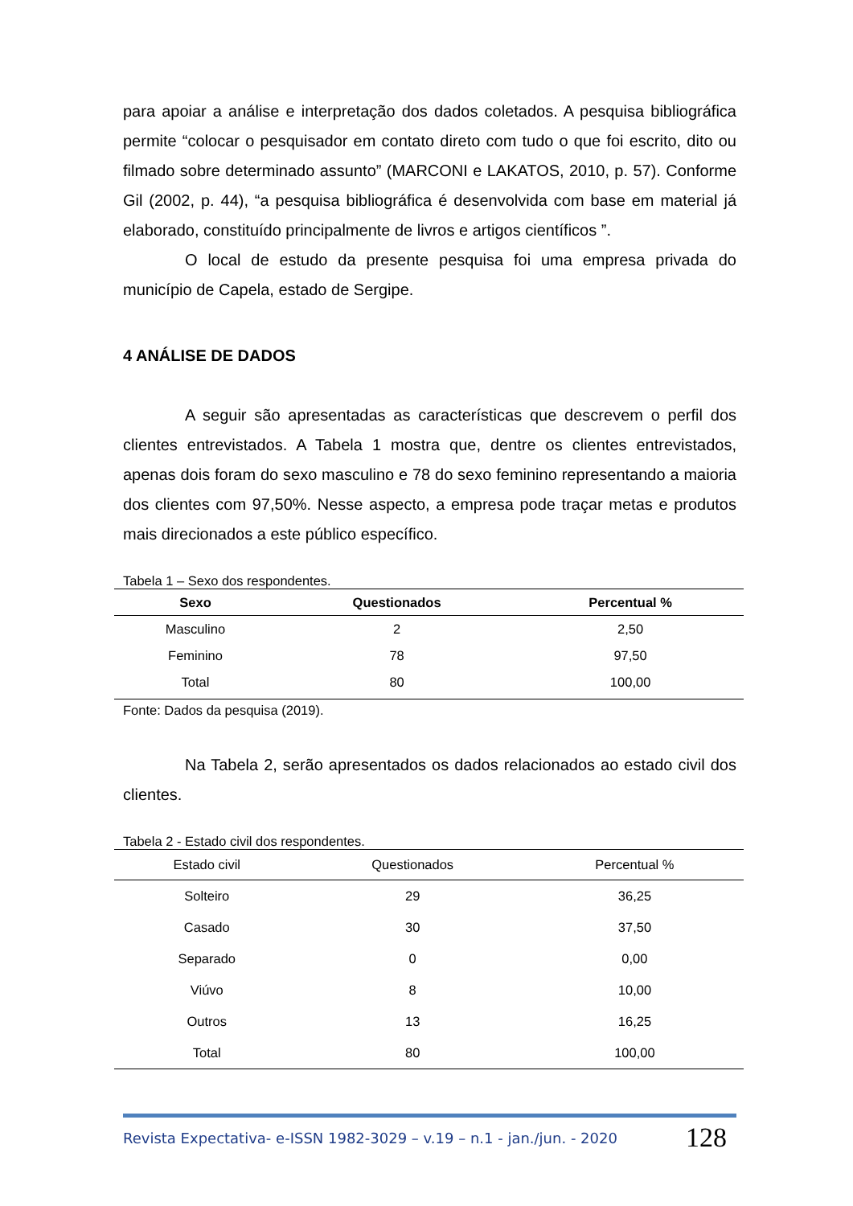para apoiar a análise e interpretação dos dados coletados. A pesquisa bibliográfica permite “colocar o pesquisador em contato direto com tudo o que foi escrito, dito ou filmado sobre determinado assunto” (MARCONI e LAKATOS, 2010, p. 57). Conforme Gil (2002, p. 44), “a pesquisa bibliográfica é desenvolvida com base em material já elaborado, constituído principalmente de livros e artigos científicos ”.
O local de estudo da presente pesquisa foi uma empresa privada do município de Capela, estado de Sergipe.
4 ANÁLISE DE DADOS
A seguir são apresentadas as características que descrevem o perfil dos clientes entrevistados. A Tabela 1 mostra que, dentre os clientes entrevistados, apenas dois foram do sexo masculino e 78 do sexo feminino representando a maioria dos clientes com 97,50%. Nesse aspecto, a empresa pode traçar metas e produtos mais direcionados a este público específico.
Tabela 1 – Sexo dos respondentes.
| Sexo | Questionados | Percentual % |
| --- | --- | --- |
| Masculino | 2 | 2,50 |
| Feminino | 78 | 97,50 |
| Total | 80 | 100,00 |
Fonte: Dados da pesquisa (2019).
Na Tabela 2, serão apresentados os dados relacionados ao estado civil dos clientes.
Tabela 2 - Estado civil dos respondentes.
| Estado civil | Questionados | Percentual % |
| --- | --- | --- |
| Solteiro | 29 | 36,25 |
| Casado | 30 | 37,50 |
| Separado | 0 | 0,00 |
| Viúvo | 8 | 10,00 |
| Outros | 13 | 16,25 |
| Total | 80 | 100,00 |
Revista Expectativa- e-ISSN 1982-3029 – v.19 – n.1 - jan./jun. - 2020 128